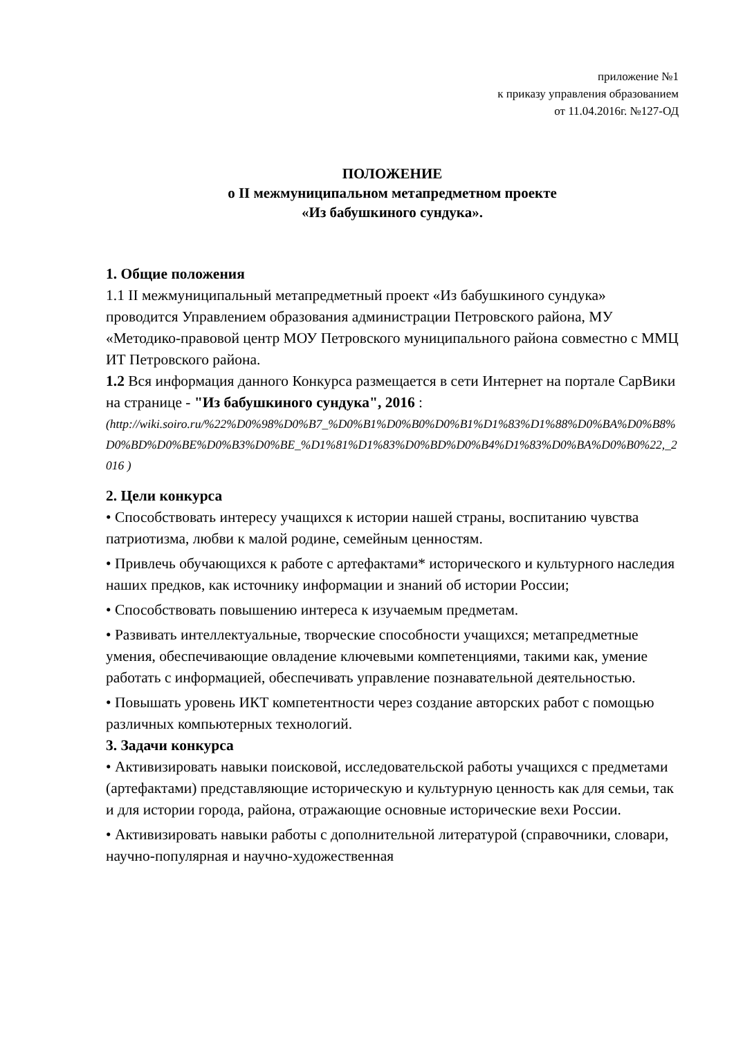приложение №1
к приказу управления образованием
от 11.04.2016г. №127-ОД
ПОЛОЖЕНИЕ
о II межмуниципальном метапредметном проекте
«Из бабушкиного сундука».
1. Общие положения
1.1 II межмуниципальный метапредметный проект «Из бабушкиного сундука» проводится Управлением образования администрации Петровского района, МУ «Методико-правовой центр МОУ Петровского муниципального района совместно с ММЦ ИТ Петровского района.
1.2 Вся информация данного Конкурса размещается в сети Интернет на портале СарВики на странице - "Из бабушкиного сундука", 2016 :
(http://wiki.soiro.ru/%22%D0%98%D0%B7_%D0%B1%D0%B0%D0%B1%D1%83%D1%88%D0%BA%D0%B8%D0%BD%D0%BE%D0%B3%D0%BE_%D1%81%D1%83%D0%BD%D0%B4%D1%83%D0%BA%D0%B0%22,_2016 )
2. Цели конкурса
• Способствовать интересу учащихся к истории нашей страны, воспитанию чувства патриотизма, любви к малой родине, семейным ценностям.
• Привлечь обучающихся к работе с артефактами* исторического и культурного наследия наших предков, как источнику информации и знаний об истории России;
• Способствовать повышению интереса к изучаемым предметам.
• Развивать интеллектуальные, творческие способности учащихся; метапредметные умения, обеспечивающие овладение ключевыми компетенциями, такими как, умение работать с информацией, обеспечивать управление познавательной деятельностью.
• Повышать уровень ИКТ компетентности через создание авторских работ с помощью различных компьютерных технологий.
3. Задачи конкурса
• Активизировать навыки поисковой, исследовательской работы учащихся с предметами (артефактами) представляющие историческую и культурную ценность как для семьи, так и для истории города, района, отражающие основные исторические вехи России.
• Активизировать навыки работы с дополнительной литературой (справочники, словари, научно-популярная и научно-художественная